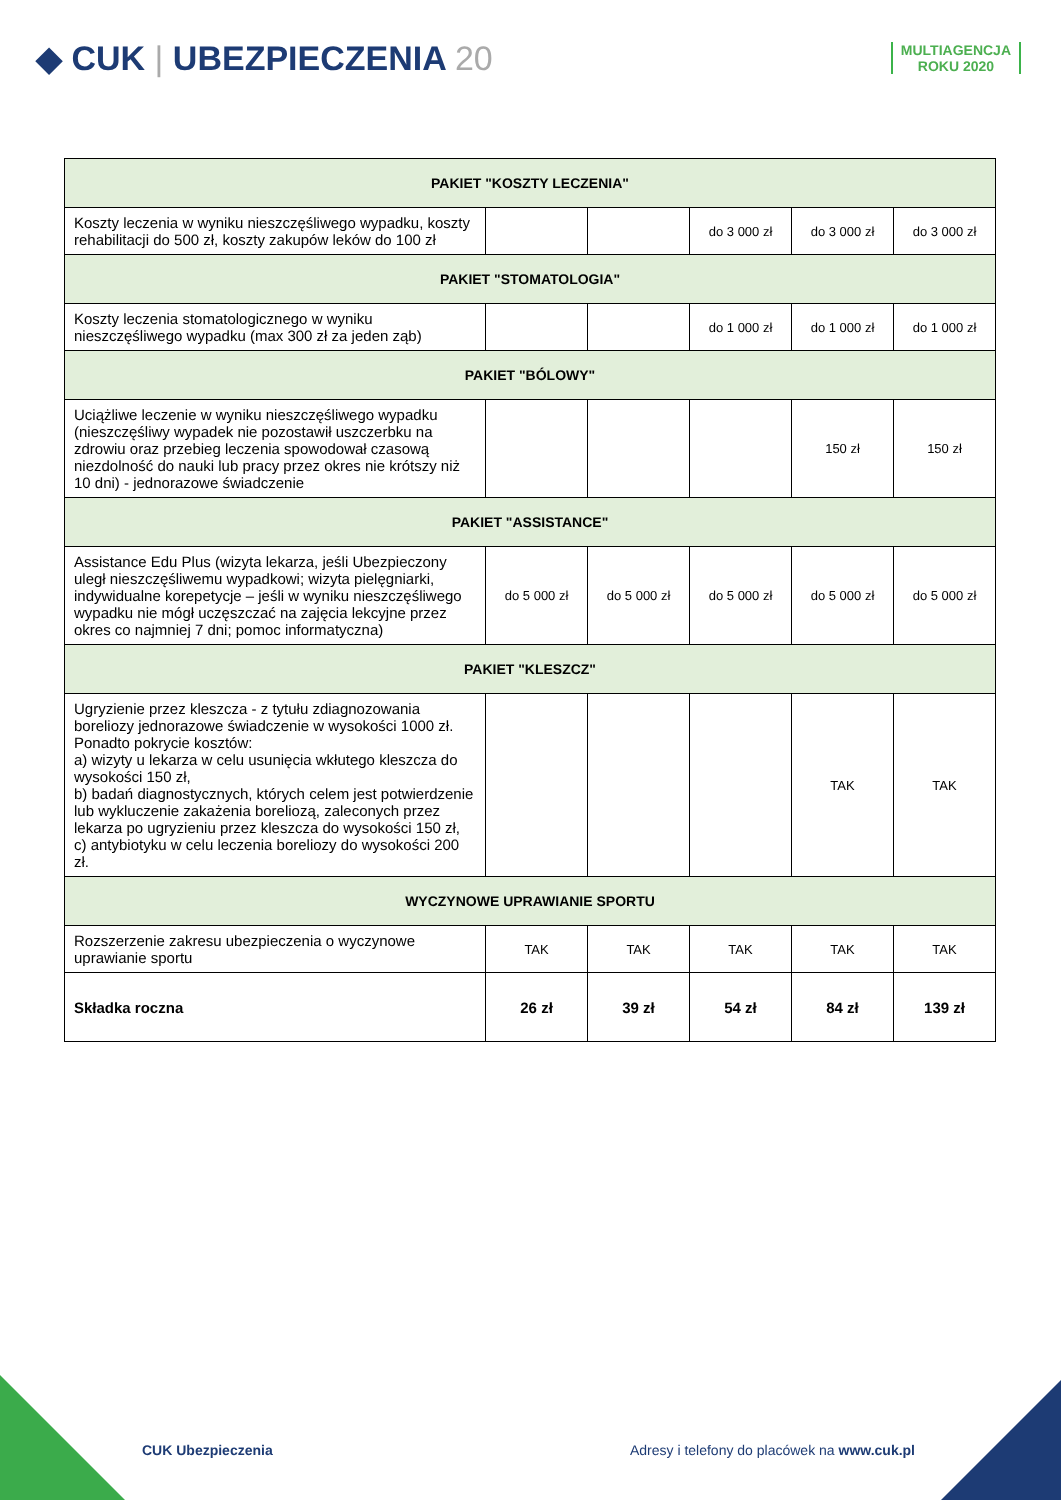◆ CUK | UBEZPIECZENIA 20
MULTIAGENCJA
ROKU 2020
| PAKIET "KOSZTY LECZENIA" | | | | | |
| --- | --- | --- | --- | --- | --- |
| Koszty leczenia w wyniku nieszczęśliwego wypadku, koszty rehabilitacji do 500 zł, koszty zakupów leków do 100 zł | | | do 3 000 zł | do 3 000 zł | do 3 000 zł |
| PAKIET "STOMATOLOGIA" | | | | | |
| Koszty leczenia stomatologicznego w wyniku nieszczęśliwego wypadku (max 300 zł za jeden ząb) | | | do 1 000 zł | do 1 000 zł | do 1 000 zł |
| PAKIET "BÓLOWY" | | | | | |
| Uciążliwe leczenie w wyniku nieszczęśliwego wypadku (nieszczęśliwy wypadek nie pozostawił uszczerbku na zdrowiu oraz przebieg leczenia spowodował czasową niezdolność do nauki lub pracy przez okres nie krótszy niż 10 dni) - jednorazowe świadczenie | | | | 150 zł | 150 zł |
| PAKIET "ASSISTANCE" | | | | | |
| Assistance Edu Plus (wizyta lekarza, jeśli Ubezpieczony uległ nieszczęśliwemu wypadkowi; wizyta pielęgniarki, indywidualne korepetycje – jeśli w wyniku nieszczęśliwego wypadku nie mógł uczęszczać na zajęcia lekcyjne przez okres co najmniej 7 dni; pomoc informatyczna) | do 5 000 zł | do 5 000 zł | do 5 000 zł | do 5 000 zł | do 5 000 zł |
| PAKIET "KLESZCZ" | | | | | |
| Ugryzienie przez kleszcza - z tytułu zdiagnozowania boreliozy jednorazowe świadczenie w wysokości 1000 zł. Ponadto pokrycie kosztów: a) wizyty u lekarza w celu usunięcia wkłutego kleszcza do wysokości 150 zł, b) badań diagnostycznych, których celem jest potwierdzenie lub wykluczenie zakażenia boreliozą, zaleconych przez lekarza po ugryzieniu przez kleszcza do wysokości 150 zł, c) antybiotyku w celu leczenia boreliozy do wysokości 200 zł. | | | | TAK | TAK |
| WYCZYNOWE UPRAWIANIE SPORTU | | | | | |
| Rozszerzenie zakresu ubezpieczenia o wyczynowe uprawianie sportu | TAK | TAK | TAK | TAK | TAK |
| Składka roczna | 26 zł | 39 zł | 54 zł | 84 zł | 139 zł |
CUK Ubezpieczenia Adresy i telefony do placówek na www.cuk.pl